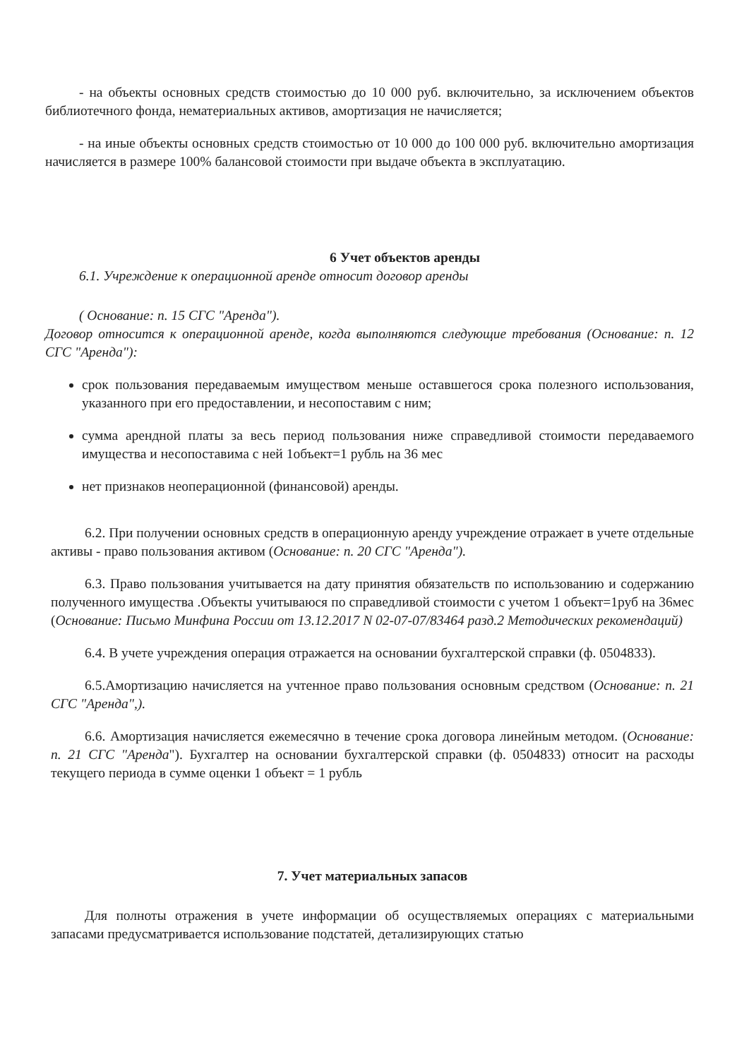- на объекты основных средств стоимостью до 10 000 руб. включительно, за исключением объектов библиотечного фонда, нематериальных активов, амортизация не начисляется;
- на иные объекты основных средств стоимостью от 10 000 до 100 000 руб. включительно амортизация начисляется в размере 100% балансовой стоимости при выдаче объекта в эксплуатацию.
6 Учет объектов аренды
6.1. Учреждение к операционной аренде относит договор аренды
( Основание: п. 15 СГС "Аренда").
Договор относится к операционной аренде, когда выполняются следующие требования (Основание: п. 12 СГС "Аренда"):
срок пользования передаваемым имуществом меньше оставшегося срока полезного использования, указанного при его предоставлении, и несопоставим с ним;
сумма арендной платы за весь период пользования ниже справедливой стоимости передаваемого имущества и несопоставима с ней 1объект=1 рубль на 36 мес
нет признаков неоперационной (финансовой) аренды.
6.2. При получении основных средств в операционную аренду учреждение отражает в учете отдельные активы - право пользования активом (Основание: п. 20 СГС "Аренда").
6.3. Право пользования учитывается на дату принятия обязательств по использованию и содержанию полученного имущества .Объекты учитываюся по справедливой стоимости с учетом 1 объект=1руб на 36мес (Основание: Письмо Минфина России от 13.12.2017 N 02-07-07/83464 разд.2 Методических рекомендаций)
6.4. В учете учреждения операция отражается на основании бухгалтерской справки (ф. 0504833).
6.5.Амортизацию начисляется на учтенное право пользования основным средством (Основание: п. 21 СГС "Аренда",).
6.6. Амортизация начисляется ежемесячно в течение срока договора линейным методом. (Основание: п. 21 СГС "Аренда"). Бухгалтер на основании бухгалтерской справки (ф. 0504833) относит на расходы текущего периода в сумме оценки 1 объект = 1 рубль
7. Учет материальных запасов
Для полноты отражения в учете информации об осуществляемых операциях с материальными запасами предусматривается использование подстатей, детализирующих статью